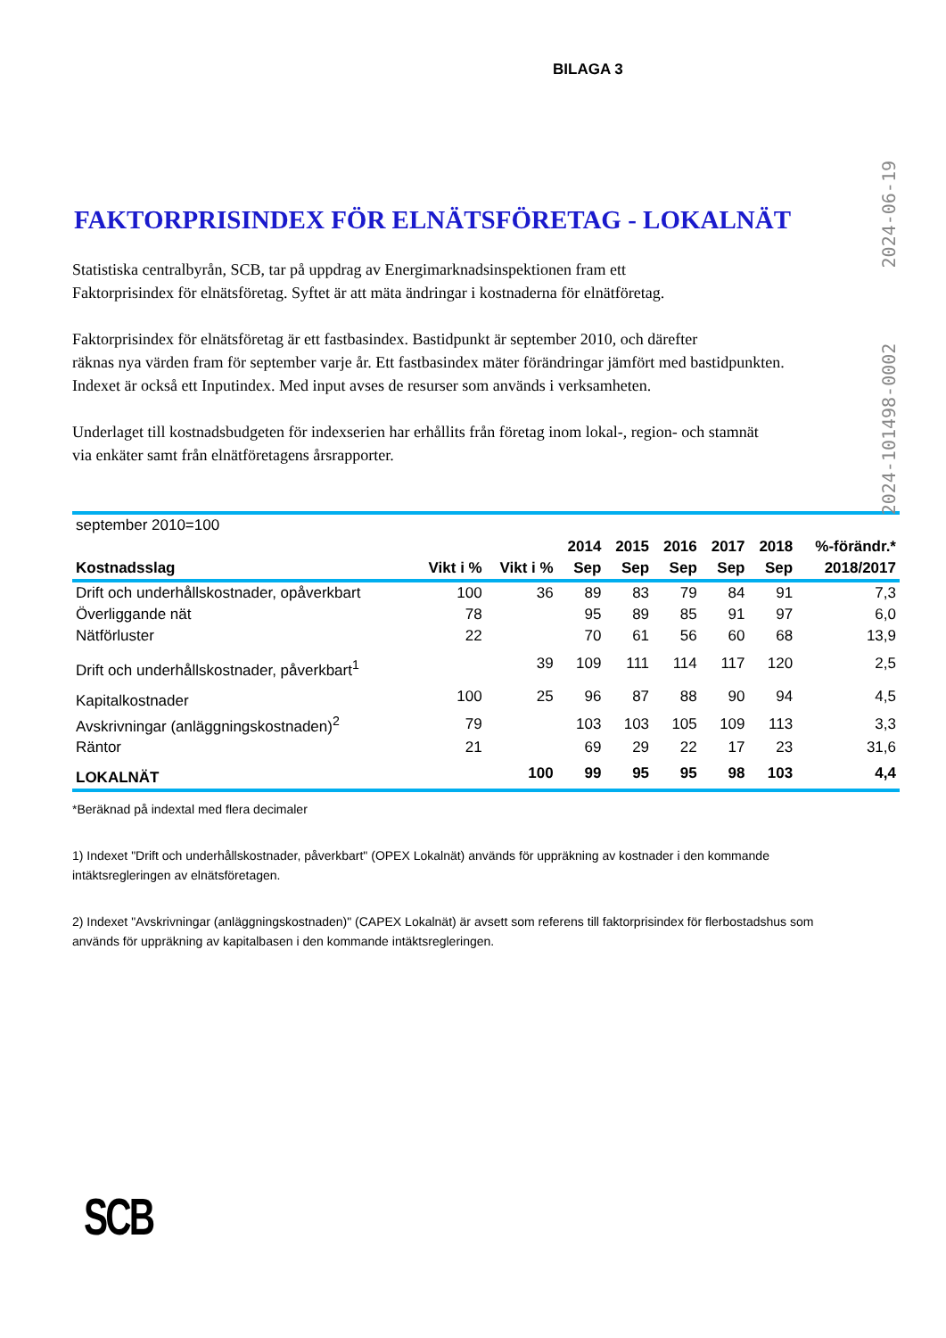BILAGA 3
FAKTORPRISINDEX FÖR ELNÄTSFÖRETAG - LOKALNÄT
Statistiska centralbyrån, SCB, tar på uppdrag av Energimarknadsinspektionen fram ett
Faktorprisindex för elnätsföretag. Syftet är att mäta ändringar i kostnaderna för elnätföretag.
Faktorprisindex för elnätsföretag är ett fastbasindex. Bastidpunkt är september 2010, och därefter
räknas nya värden fram för september varje år. Ett fastbasindex mäter förändringar jämfört med bastidpunkten.
Indexet är också ett Inputindex. Med input avses de resurser som används i verksamheten.
Underlaget till kostnadsbudgeten för indexserien har erhållits från företag inom lokal-, region- och stamnät
via enkäter samt från elnätföretagens årsrapporter.
| september 2010=100 | | | | | | | | |
| | | | 2014 | 2015 | 2016 | 2017 | 2018 | %-förändr.* |
| Kostnadsslag | Vikt i % | Vikt i % | Sep | Sep | Sep | Sep | Sep | 2018/2017 |
| Drift och underhållskostnader, opåverkbart | 100 | 36 | 89 | 83 | 79 | 84 | 91 | 7,3 |
| Överliggande nät | 78 | | 95 | 89 | 85 | 91 | 97 | 6,0 |
| Nätförluster | 22 | | 70 | 61 | 56 | 60 | 68 | 13,9 |
| Drift och underhållskostnader, påverkbart<sup>1</sup> | | 39 | 109 | 111 | 114 | 117 | 120 | 2,5 |
| Kapitalkostnader | 100 | 25 | 96 | 87 | 88 | 90 | 94 | 4,5 |
| Avskrivningar (anläggningskostnaden)<sup>2</sup> | 79 | | 103 | 103 | 105 | 109 | 113 | 3,3 |
| Räntor | 21 | | 69 | 29 | 22 | 17 | 23 | 31,6 |
| LOKALNÄT | | 100 | 99 | 95 | 95 | 98 | 103 | 4,4 |
*Beräknad på indextal med flera decimaler
1) Indexet "Drift och underhållskostnader, påverkbart" (OPEX Lokalnät) används för uppräkning av kostnader i den kommande
intäktsregleringen av elnätsföretagen.
2) Indexet "Avskrivningar (anläggningskostnaden)" (CAPEX Lokalnät) är avsett som referens till faktorprisindex för flerbostadshus som
används för uppräkning av kapitalbasen i den kommande intäktsregleringen.
2024-101498-0002 2024-06-19
SCB